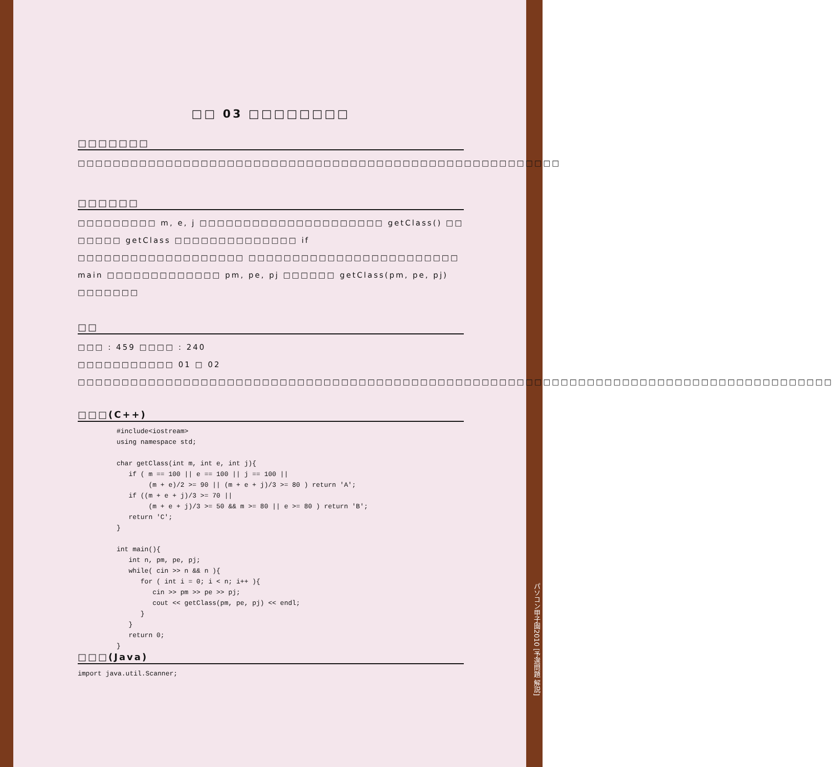□□ 03 □□□□□□□□
□□□□□□□
□□□□□□□□□□□□□□□□□□□□□□□□□□□□□□□□□□□□□□□□□□□□□□□□□□□□□□□
□□□□□□
□□□□□□□□□ m, e, j □□□□□□□□□□□□□□□□□□□□□ getClass() □□ □□□□□ getClass □□□□□□□□□□□□□□ if □□□□□□□□□□□□□□□□□□□ □□□□□□□□□□□□□□□□□□□□□□□□ main □□□□□□□□□□□□□ pm, pe, pj □□□□□□ getClass(pm, pe, pj) □□□□□□□
□□
□□□ : 459 □□□□ : 240
□□□□□□□□□□□ 01 □ 02 □□□□□□□□□□□□□□□□□□□□□□□□□□□□□□□□□□□□□□□□□□□□□□□□□□□□□□□□□□□□□□□□□□□□□□□□□□□□□□□□□□□□□□
□□□(C++)
#include<iostream>
using namespace std;

char getClass(int m, int e, int j){
   if ( m == 100 || e == 100 || j == 100 ||
        (m + e)/2 >= 90 || (m + e + j)/3 >= 80 ) return 'A';
   if ((m + e + j)/3 >= 70 ||
        (m + e + j)/3 >= 50 && m >= 80 || e >= 80 ) return 'B';
   return 'C';
}

int main(){
   int n, pm, pe, pj;
   while( cin >> n && n ){
      for ( int i = 0; i < n; i++ ){
         cin >> pm >> pe >> pj;
         cout << getClass(pm, pe, pj) << endl;
      }
   }
   return 0;
}
□□□(Java)
import java.util.Scanner;
パソコン甲子園2010 [予選問題 解説]